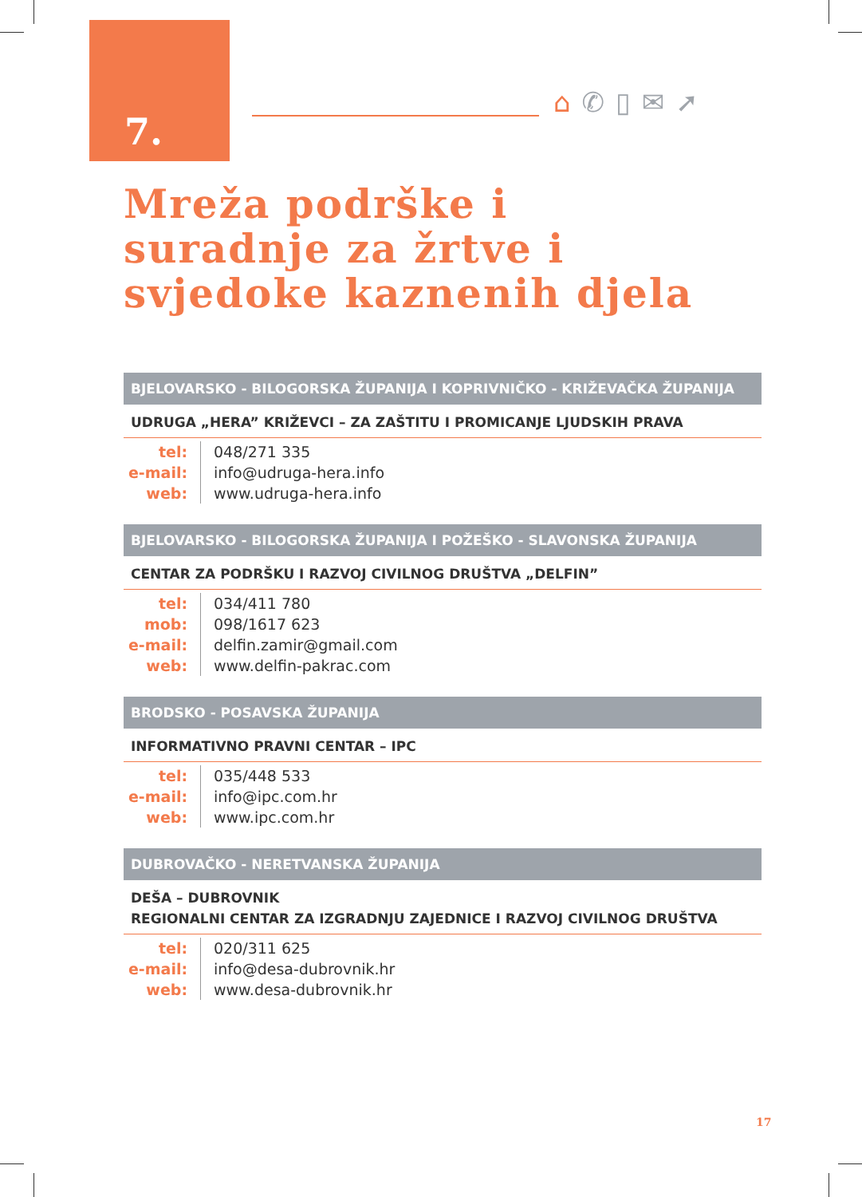7.
⌂✆▯✉➚
Mreža podrške i
suradnje za žrtve i
svjedoke kaznenih djela
BJELOVARSKO - BILOGORSKA ŽUPANIJA I KOPRIVNIČKO - KRIŽEVAČKA ŽUPANIJA
UDRUGA „HERA” KRIŽEVCI – ZA ZAŠTITU I PROMICANJE LJUDSKIH PRAVA
| tel: | 048/271 335 |
| e-mail: | info@udruga-hera.info |
| web: | www.udruga-hera.info |
BJELOVARSKO - BILOGORSKA ŽUPANIJA I POŽEŠKO - SLAVONSKA ŽUPANIJA
CENTAR ZA PODRŠKU I RAZVOJ CIVILNOG DRUŠTVA „DELFIN”
| tel: | 034/411 780 |
| mob: | 098/1617 623 |
| e-mail: | delfin.zamir@gmail.com |
| web: | www.delfin-pakrac.com |
BRODSKO - POSAVSKA ŽUPANIJA
INFORMATIVNO PRAVNI CENTAR – IPC
| tel: | 035/448 533 |
| e-mail: | info@ipc.com.hr |
| web: | www.ipc.com.hr |
DUBROVAČKO - NERETVANSKA ŽUPANIJA
DEŠA – DUBROVNIK
REGIONALNI CENTAR ZA IZGRADNJU ZAJEDNICE I RAZVOJ CIVILNOG DRUŠTVA
| tel: | 020/311 625 |
| e-mail: | info@desa-dubrovnik.hr |
| web: | www.desa-dubrovnik.hr |
17